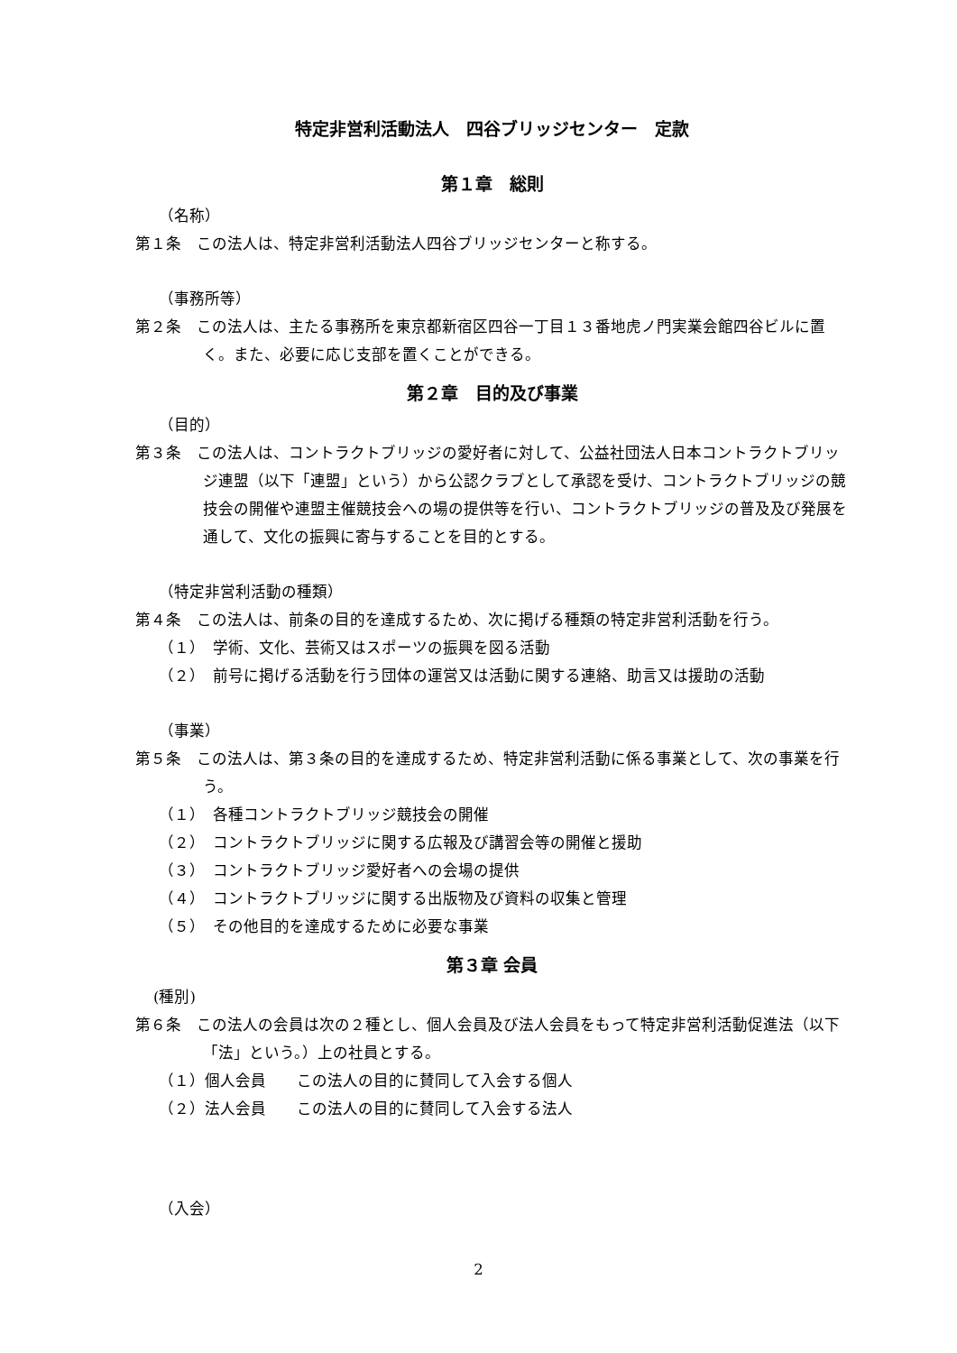特定非営利活動法人　四谷ブリッジセンター　定款
第１章　総則
（名称）
第１条　この法人は、特定非営利活動法人四谷ブリッジセンターと称する。
（事務所等）
第２条　この法人は、主たる事務所を東京都新宿区四谷一丁目１３番地虎ノ門実業会館四谷ビルに置く。また、必要に応じ支部を置くことができる。
第２章　目的及び事業
（目的）
第３条　この法人は、コントラクトブリッジの愛好者に対して、公益社団法人日本コントラクトブリッジ連盟（以下「連盟」という）から公認クラブとして承認を受け、コントラクトブリッジの競技会の開催や連盟主催競技会への場の提供等を行い、コントラクトブリッジの普及及び発展を通して、文化の振興に寄与することを目的とする。
（特定非営利活動の種類）
第４条　この法人は、前条の目的を達成するため、次に掲げる種類の特定非営利活動を行う。
（１）　学術、文化、芸術又はスポーツの振興を図る活動
（２）　前号に掲げる活動を行う団体の運営又は活動に関する連絡、助言又は援助の活動
（事業）
第５条　この法人は、第３条の目的を達成するため、特定非営利活動に係る事業として、次の事業を行う。
（１）　各種コントラクトブリッジ競技会の開催
（２）　コントラクトブリッジに関する広報及び講習会等の開催と援助
（３）　コントラクトブリッジ愛好者への会場の提供
（４）　コントラクトブリッジに関する出版物及び資料の収集と管理
（５）　その他目的を達成するために必要な事業
第３章 会員
(種別)
第６条　この法人の会員は次の２種とし、個人会員及び法人会員をもって特定非営利活動促進法（以下「法」という。）上の社員とする。
（１）個人会員　　この法人の目的に賛同して入会する個人
（２）法人会員　　この法人の目的に賛同して入会する法人
（入会）
2